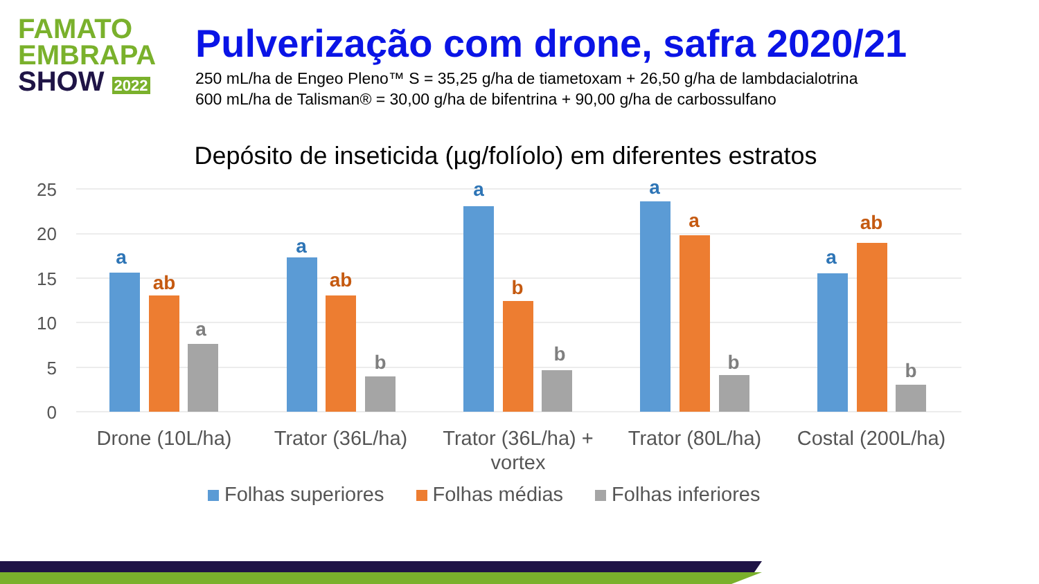FAMATO
EMBRAPA
SHOW 2022
Pulverização com drone, safra 2020/21
250 mL/ha de Engeo Pleno™ S = 35,25 g/ha de tiametoxam + 26,50 g/ha de lambdacialotrina
600 mL/ha de Talisman® = 30,00 g/ha de bifentrina + 90,00 g/ha de carbossulfano
Depósito de inseticida (µg/folíolo) em diferentes estratos
25
20
15
10
5
0
a
a
a
a
a
ab
ab
b
a
ab
a
b
b
b
b
Drone (10L/ha)
Trator (36L/ha)
Trator (36L/ha) +
vortex
Trator (80L/ha)
Costal (200L/ha)
Folhas superiores Folhas médias Folhas inferiores